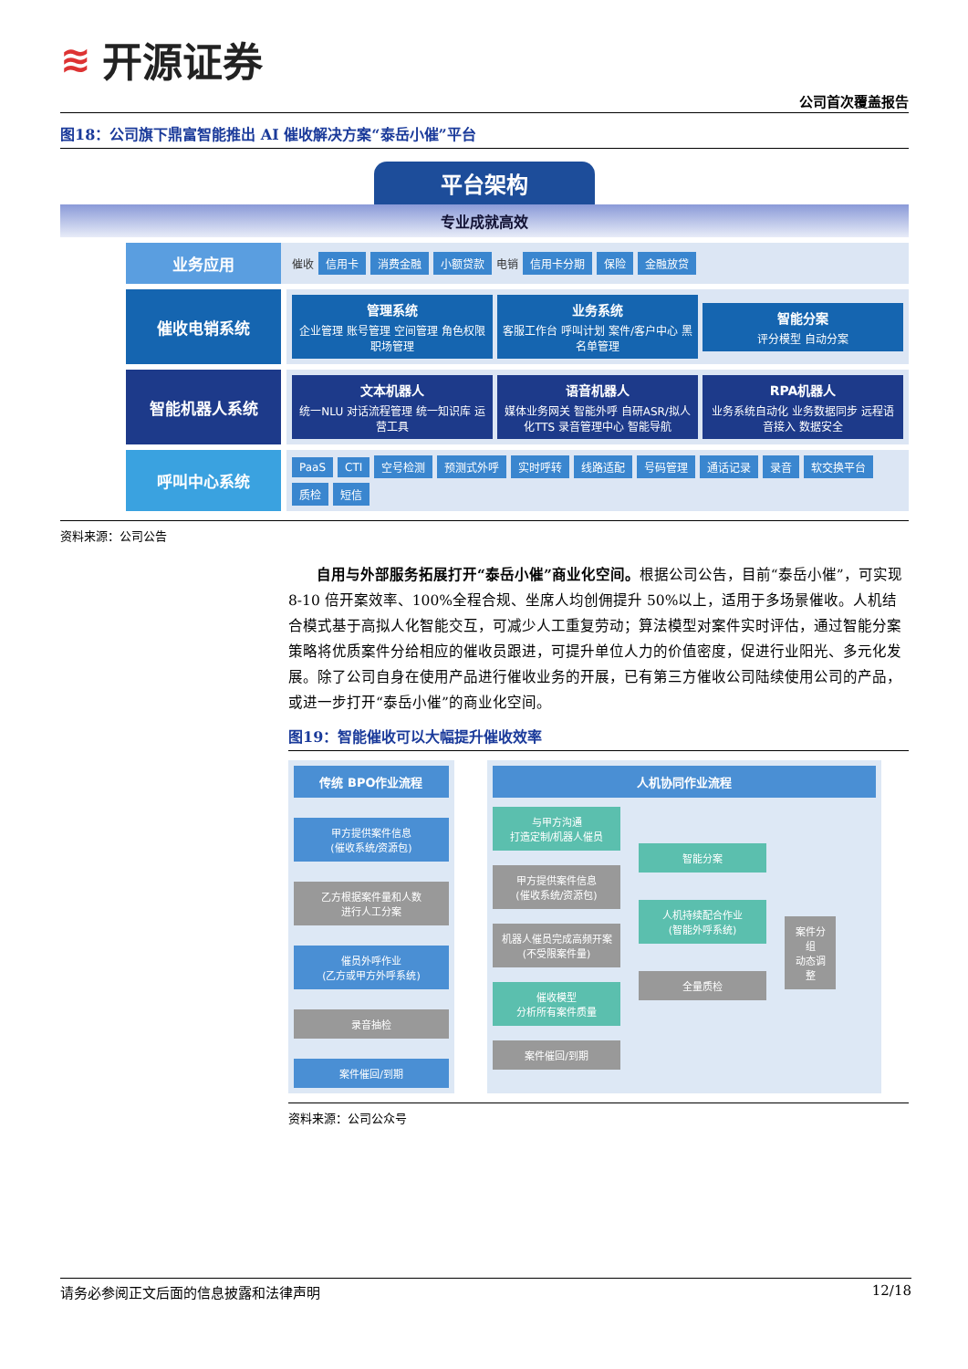≋ 开源证券
公司首次覆盖报告
图18：公司旗下鼎富智能推出 AI 催收解决方案“泰岳小催”平台
平台架构
专业成就高效
业务应用
催收 信用卡 消费金融 小额贷款 电销 信用卡分期 保险 金融放贷
催收电销系统
管理系统
企业管理 账号管理 空间管理 角色权限 职场管理
业务系统
客服工作台 呼叫计划 案件/客户中心 黑名单管理
智能分案
评分模型 自动分案
智能机器人系统
文本机器人
统一NLU 对话流程管理 统一知识库 运营工具
语音机器人
媒体业务网关 智能外呼 自研ASR/拟人化TTS 录音管理中心 智能导航
RPA机器人
业务系统自动化 业务数据同步 远程语音接入 数据安全
呼叫中心系统
PaaS CTI 空号检测 预测式外呼 实时呼转 线路适配 号码管理 通话记录 录音 软交换平台 质检 短信
资料来源：公司公告
自用与外部服务拓展打开“泰岳小催”商业化空间。根据公司公告，目前“泰岳小催”，可实现 8-10 倍开案效率、100%全程合规、坐席人均创佣提升 50%以上，适用于多场景催收。人机结合模式基于高拟人化智能交互，可减少人工重复劳动；算法模型对案件实时评估，通过智能分案策略将优质案件分给相应的催收员跟进，可提升单位人力的价值密度，促进行业阳光、多元化发展。除了公司自身在使用产品进行催收业务的开展，已有第三方催收公司陆续使用公司的产品，或进一步打开“泰岳小催”的商业化空间。
图19：智能催收可以大幅提升催收效率
传统 BPO作业流程
甲方提供案件信息
(催收系统/资源包)
乙方根据案件量和人数
进行人工分案
催员外呼作业
(乙方或甲方外呼系统)
录音抽检
案件催回/到期
人机协同作业流程
与甲方沟通
打造定制/机器人催员
甲方提供案件信息
(催收系统/资源包)
机器人催员完成高频开案
(不受限案件量)
催收模型
分析所有案件质量
案件催回/到期
智能分案
人机持续配合作业
(智能外呼系统)
全量质检
案件分组
动态调整
资料来源：公司公众号
请务必参阅正文后面的信息披露和法律声明 12/18